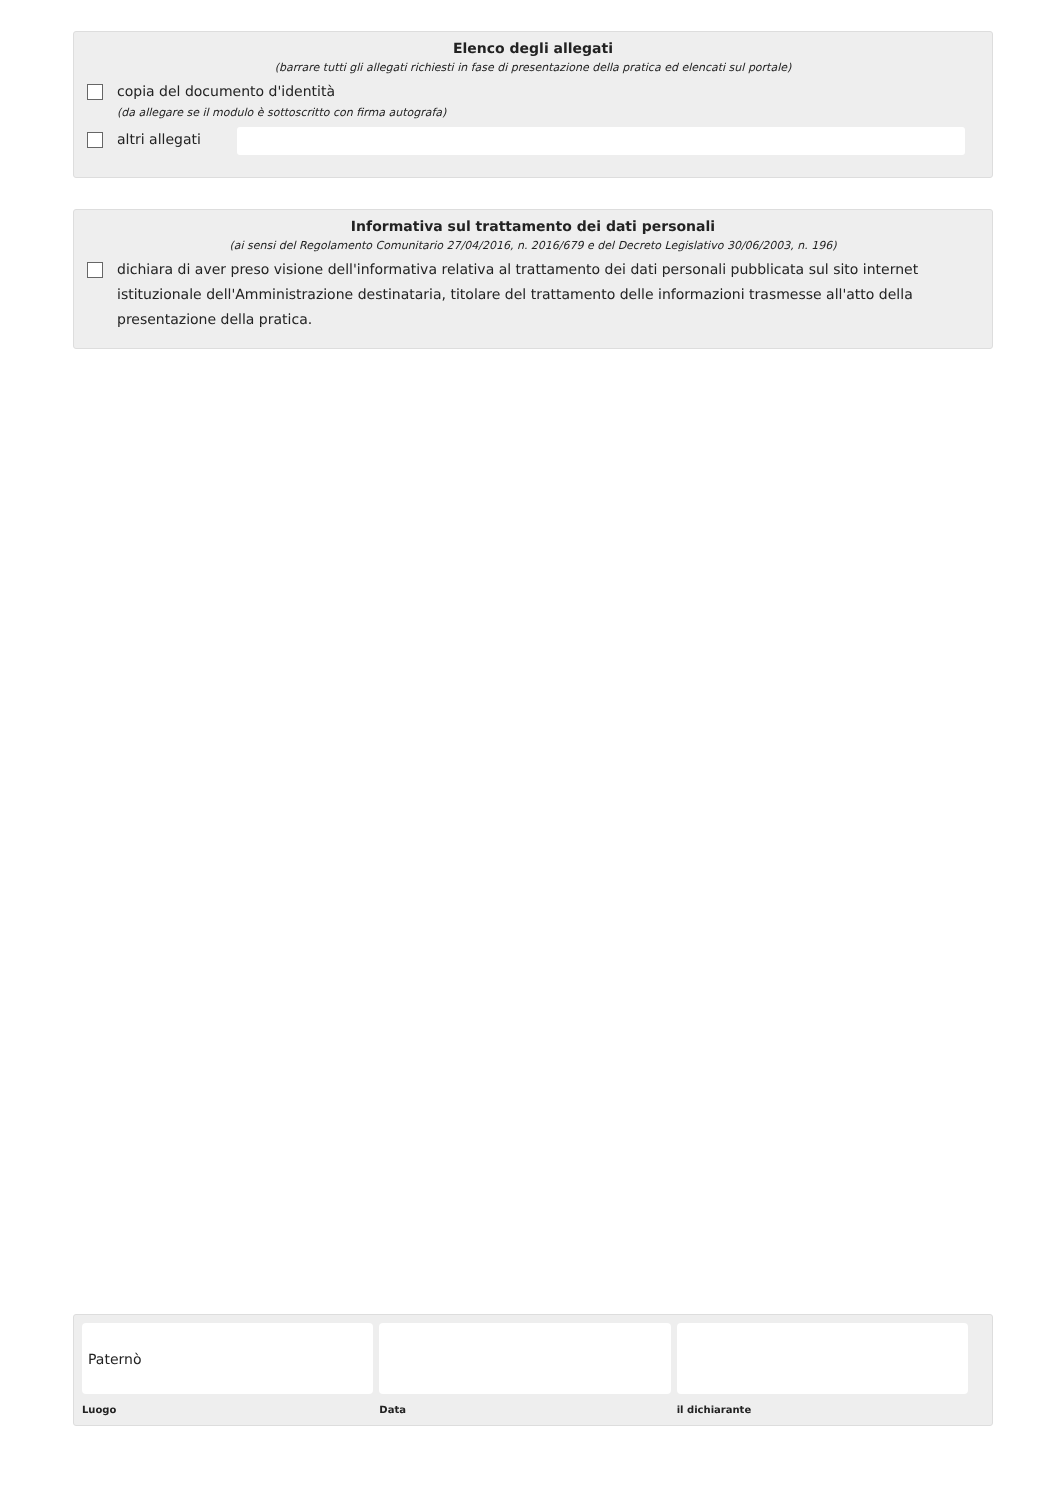Elenco degli allegati
(barrare tutti gli allegati richiesti in fase di presentazione della pratica ed elencati sul portale)
copia del documento d'identità
(da allegare se il modulo è sottoscritto con firma autografa)
altri allegati
Informativa sul trattamento dei dati personali
(ai sensi del Regolamento Comunitario 27/04/2016, n. 2016/679 e del Decreto Legislativo 30/06/2003, n. 196)
dichiara di aver preso visione dell'informativa relativa al trattamento dei dati personali pubblicata sul sito internet istituzionale dell'Amministrazione destinataria, titolare del trattamento delle informazioni trasmesse all'atto della presentazione della pratica.
Paternò
Luogo
Data il dichiarante